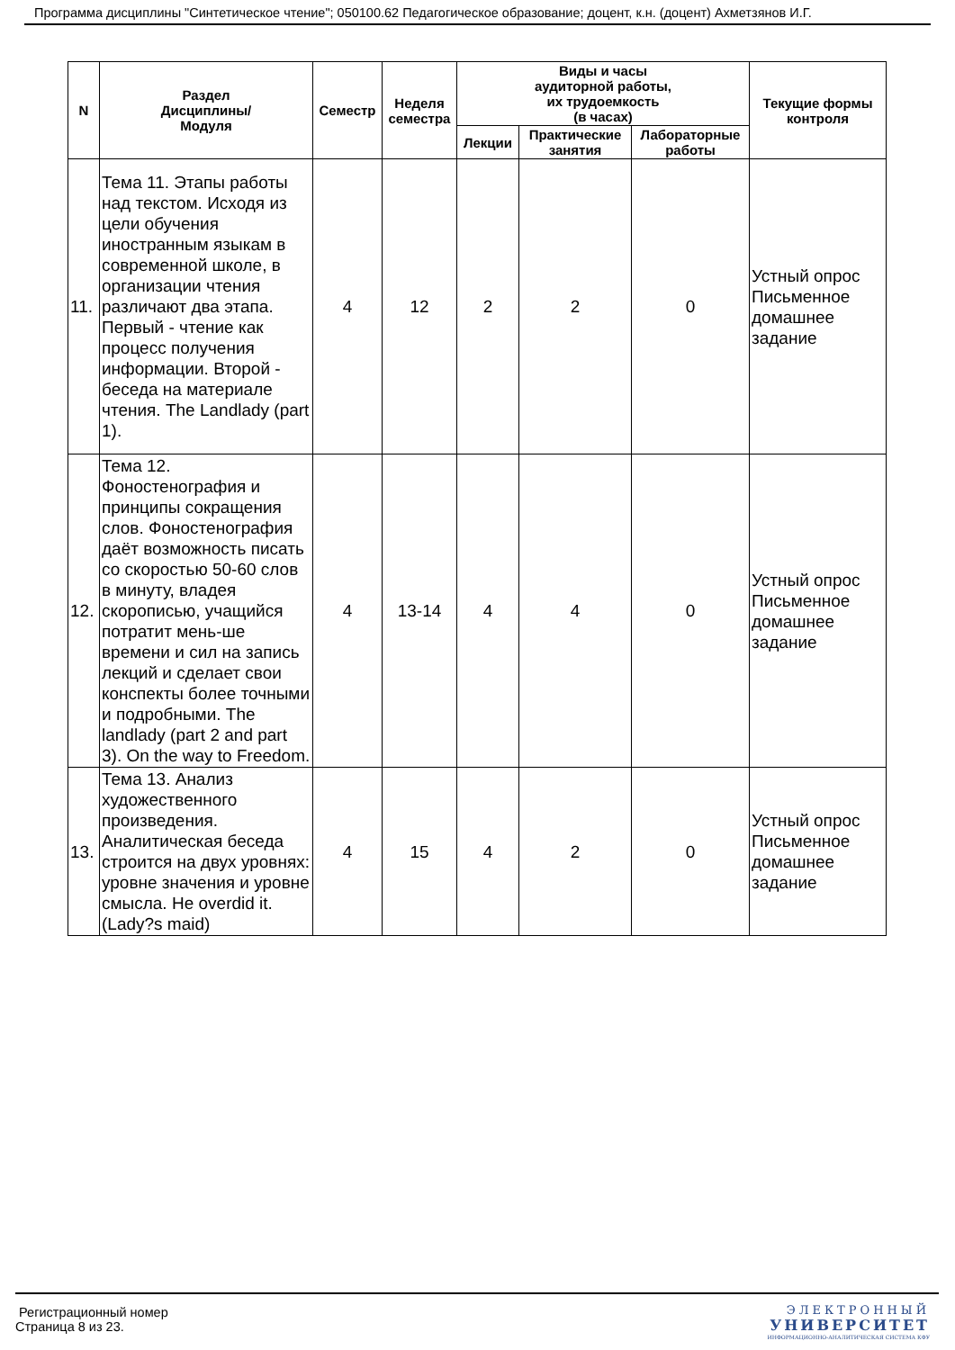Программа дисциплины "Синтетическое чтение"; 050100.62 Педагогическое образование; доцент, к.н. (доцент) Ахметзянов И.Г.
| N | Раздел Дисциплины/ Модуля | Семестр | Неделя семестра | Виды и часы аудиторной работы, их трудоемкость (в часах) | | | Текущие формы контроля |
| --- | --- | --- | --- | --- | --- | --- | --- |
| | | | | Лекции | Практические занятия | Лабораторные работы | |
| 11. | Тема 11. Этапы работы над текстом. Исходя из цели обучения иностранным языкам в современной школе, в организации чтения различают два этапа. Первый - чтение как процесс получения информации. Второй - беседа на материале чтения. The Landlady (part 1). | 4 | 12 | 2 | 2 | 0 | Устный опрос Письменное домашнее задание |
| 12. | Тема 12. Фоностенография и принципы сокращения слов. Фоностенография даёт возможность писать со скоростью 50-60 слов в минуту, владея скорописью, учащийся потратит мень-ше времени и сил на запись лекций и сделает свои конспекты более точными и подробными. The landlady (part 2 and part 3). On the way to Freedom. | 4 | 13-14 | 4 | 4 | 0 | Устный опрос Письменное домашнее задание |
| 13. | Тема 13. Анализ художественного произведения. Аналитическая беседа строится на двух уровнях: уровне значения и уровне смысла. He overdid it. (Lady?s maid) | 4 | 15 | 4 | 2 | 0 | Устный опрос Письменное домашнее задание |
Регистрационный номер
Страница 8 из 23.
ЭЛЕКТРОННЫЙ
УНИВЕРСИТЕТ
ИНФОРМАЦИОННО-АНАЛИТИЧЕСКАЯ СИСТЕМА КФУ